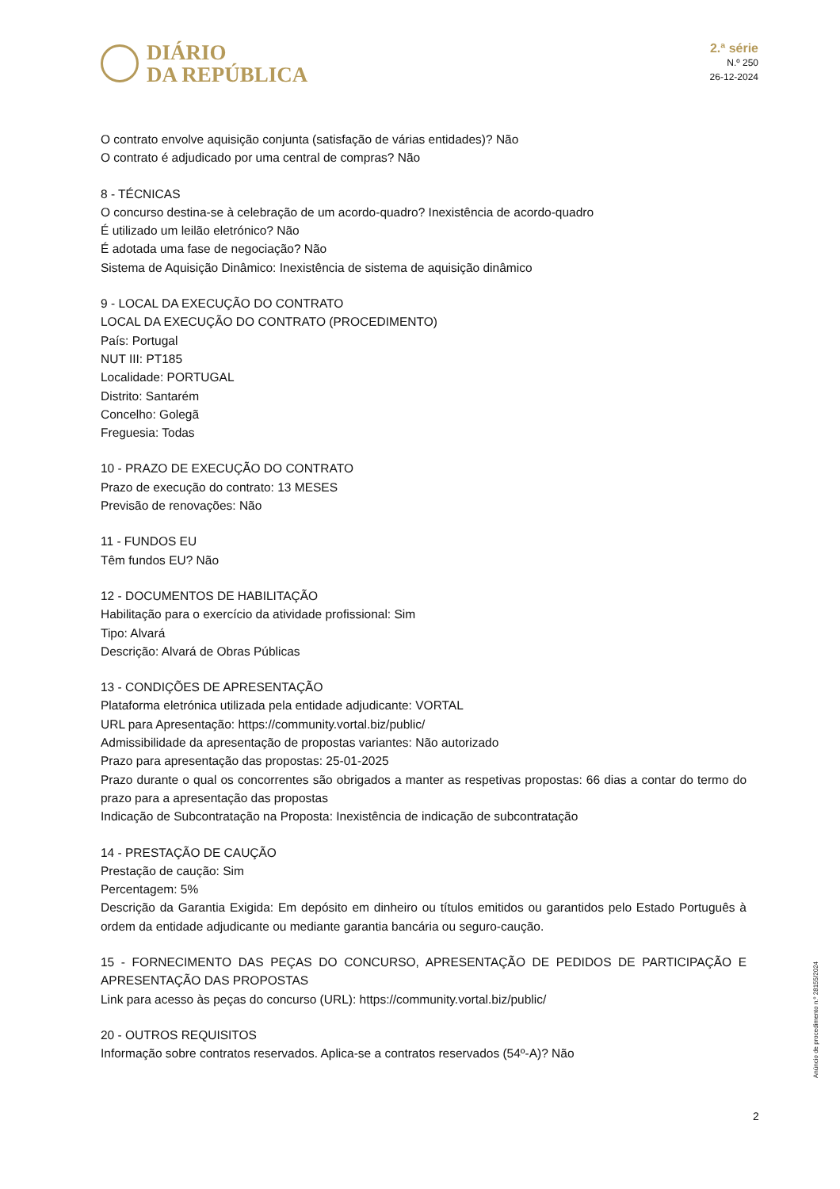DIÁRIO
DA REPÚBLICA
2.ª série
N.º 250
26-12-2024
O contrato envolve aquisição conjunta (satisfação de várias entidades)? Não
O contrato é adjudicado por uma central de compras? Não
8 - TÉCNICAS
O concurso destina-se à celebração de um acordo-quadro? Inexistência de acordo-quadro
É utilizado um leilão eletrónico? Não
É adotada uma fase de negociação? Não
Sistema de Aquisição Dinâmico: Inexistência de sistema de aquisição dinâmico
9 - LOCAL DA EXECUÇÃO DO CONTRATO
LOCAL DA EXECUÇÃO DO CONTRATO (PROCEDIMENTO)
País: Portugal
NUT III: PT185
Localidade: PORTUGAL
Distrito: Santarém
Concelho: Golegã
Freguesia: Todas
10 - PRAZO DE EXECUÇÃO DO CONTRATO
Prazo de execução do contrato: 13 MESES
Previsão de renovações: Não
11 - FUNDOS EU
Têm fundos EU? Não
12 - DOCUMENTOS DE HABILITAÇÃO
Habilitação para o exercício da atividade profissional: Sim
Tipo: Alvará
Descrição: Alvará de Obras Públicas
13 - CONDIÇÕES DE APRESENTAÇÃO
Plataforma eletrónica utilizada pela entidade adjudicante: VORTAL
URL para Apresentação: https://community.vortal.biz/public/
Admissibilidade da apresentação de propostas variantes: Não autorizado
Prazo para apresentação das propostas: 25-01-2025
Prazo durante o qual os concorrentes são obrigados a manter as respetivas propostas: 66 dias a contar do termo do prazo para a apresentação das propostas
Indicação de Subcontratação na Proposta: Inexistência de indicação de subcontratação
14 - PRESTAÇÃO DE CAUÇÃO
Prestação de caução: Sim
Percentagem: 5%
Descrição da Garantia Exigida: Em depósito em dinheiro ou títulos emitidos ou garantidos pelo Estado Português à ordem da entidade adjudicante ou mediante garantia bancária ou seguro-caução.
15 - FORNECIMENTO DAS PEÇAS DO CONCURSO, APRESENTAÇÃO DE PEDIDOS DE PARTICIPAÇÃO E APRESENTAÇÃO DAS PROPOSTAS
Link para acesso às peças do concurso (URL): https://community.vortal.biz/public/
20 - OUTROS REQUISITOS
Informação sobre contratos reservados. Aplica-se a contratos reservados (54º-A)? Não
Anúncio de procedimento n.º 28155/2024
2